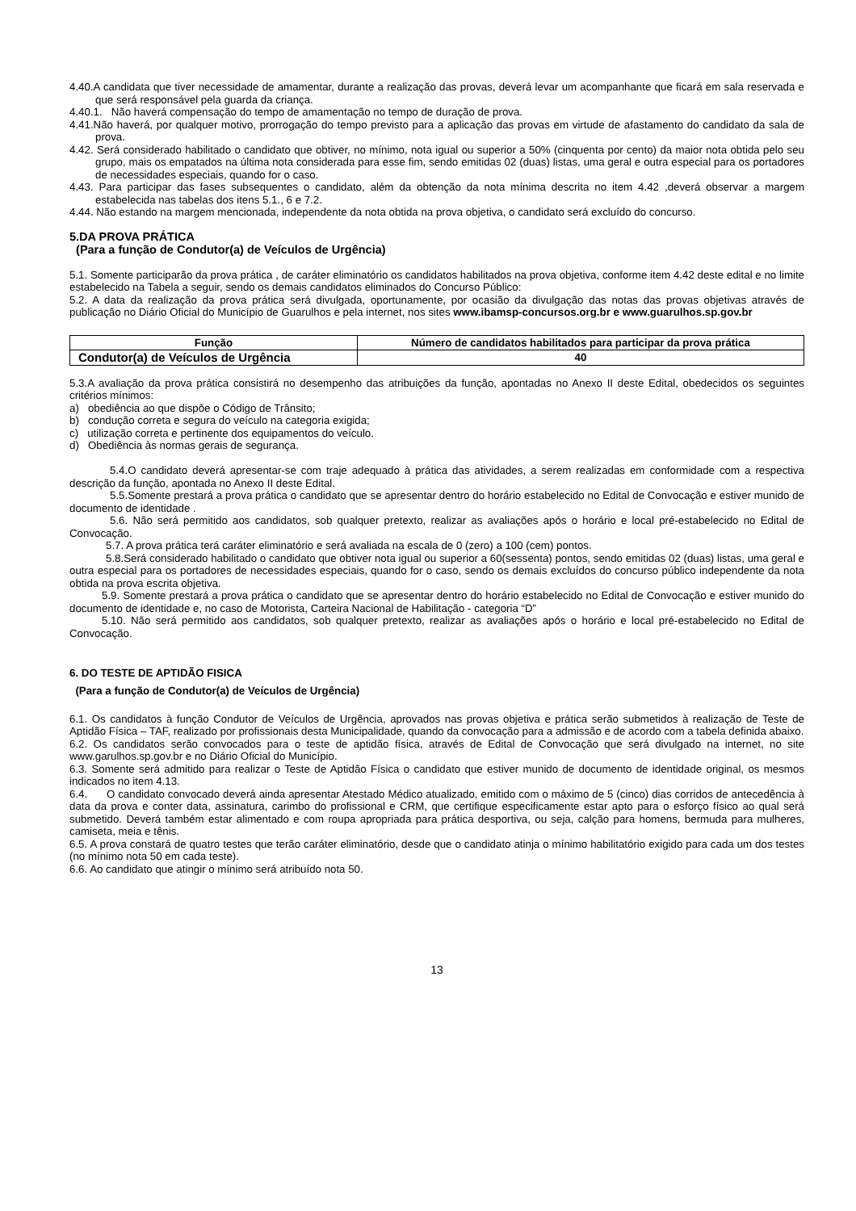4.40.A candidata que tiver necessidade de amamentar, durante a realização das provas, deverá levar um acompanhante que ficará em sala reservada e que será responsável pela guarda da criança.
4.40.1. Não haverá compensação do tempo de amamentação no tempo de duração de prova.
4.41.Não haverá, por qualquer motivo, prorrogação do tempo previsto para a aplicação das provas em virtude de afastamento do candidato da sala de prova.
4.42. Será considerado habilitado o candidato que obtiver, no mínimo, nota igual ou superior a 50% (cinquenta por cento) da maior nota obtida pelo seu grupo, mais os empatados na última nota considerada para esse fim, sendo emitidas 02 (duas) listas, uma geral e outra especial para os portadores de necessidades especiais, quando for o caso.
4.43. Para participar das fases subsequentes o candidato, além da obtenção da nota mínima descrita no item 4.42 ,deverá observar a margem estabelecida nas tabelas dos itens 5.1., 6 e 7.2.
4.44. Não estando na margem mencionada, independente da nota obtida na prova objetiva, o candidato será excluído do concurso.
5.DA PROVA PRÁTICA
(Para a função de Condutor(a) de Veículos de Urgência)
5.1. Somente participarão da prova prática , de caráter eliminatório os candidatos habilitados na prova objetiva, conforme item 4.42 deste edital e no limite estabelecido na Tabela a seguir, sendo os demais candidatos eliminados do Concurso Público:
5.2. A data da realização da prova prática será divulgada, oportunamente, por ocasião da divulgação das notas das provas objetivas através de publicação no Diário Oficial do Município de Guarulhos e pela internet, nos sites www.ibamsp-concursos.org.br e www.guarulhos.sp.gov.br
| Função | Número de candidatos habilitados para participar da prova prática |
| --- | --- |
| Condutor(a) de Veículos de Urgência | 40 |
5.3.A avaliação da prova prática consistirá no desempenho das atribuições da função, apontadas no Anexo II deste Edital, obedecidos os seguintes critérios mínimos:
a) obediência ao que dispõe o Código de Trânsito;
b) condução correta e segura do veículo na categoria exigida;
c) utilização correta e pertinente dos equipamentos do veículo.
d) Obediência às normas gerais de segurança.
5.4.O candidato deverá apresentar-se com traje adequado à prática das atividades, a serem realizadas em conformidade com a respectiva descrição da função, apontada no Anexo II deste Edital.
5.5.Somente prestará a prova prática o candidato que se apresentar dentro do horário estabelecido no Edital de Convocação e estiver munido de documento de identidade .
5.6. Não será permitido aos candidatos, sob qualquer pretexto, realizar as avaliações após o horário e local pré-estabelecido no Edital de Convocação.
5.7. A prova prática terá caráter eliminatório e será avaliada na escala de 0 (zero) a 100 (cem) pontos.
5.8.Será considerado habilitado o candidato que obtiver nota igual ou superior a 60(sessenta) pontos, sendo emitidas 02 (duas) listas, uma geral e outra especial para os portadores de necessidades especiais, quando for o caso, sendo os demais excluídos do concurso público independente da nota obtida na prova escrita objetiva.
5.9. Somente prestará a prova prática o candidato que se apresentar dentro do horário estabelecido no Edital de Convocação e estiver munido do documento de identidade e, no caso de Motorista, Carteira Nacional de Habilitação - categoria “D”
5.10. Não será permitido aos candidatos, sob qualquer pretexto, realizar as avaliações após o horário e local pré-estabelecido no Edital de Convocação.
6. DO TESTE DE APTIDÃO FISICA
(Para a função de Condutor(a) de Veículos de Urgência)
6.1. Os candidatos à função Condutor de Veículos de Urgência, aprovados nas provas objetiva e prática serão submetidos à realização de Teste de Aptidão Física – TAF, realizado por profissionais desta Municipalidade, quando da convocação para a admissão e de acordo com a tabela definida abaixo.
6.2. Os candidatos serão convocados para o teste de aptidão física, através de Edital de Convocação que será divulgado na internet, no site www.garulhos.sp.gov.br e no Diário Oficial do Município.
6.3. Somente será admitido para realizar o Teste de Aptidão Física o candidato que estiver munido de documento de identidade original, os mesmos indicados no item 4.13.
6.4. O candidato convocado deverá ainda apresentar Atestado Médico atualizado, emitido com o máximo de 5 (cinco) dias corridos de antecedência à data da prova e conter data, assinatura, carimbo do profissional e CRM, que certifique especificamente estar apto para o esforço físico ao qual será submetido. Deverá também estar alimentado e com roupa apropriada para prática desportiva, ou seja, calção para homens, bermuda para mulheres, camiseta, meia e tênis.
6.5. A prova constará de quatro testes que terão caráter eliminatório, desde que o candidato atinja o mínimo habilitatório exigido para cada um dos testes (no mínimo nota 50 em cada teste).
6.6. Ao candidato que atingir o mínimo será atribuído nota 50.
13